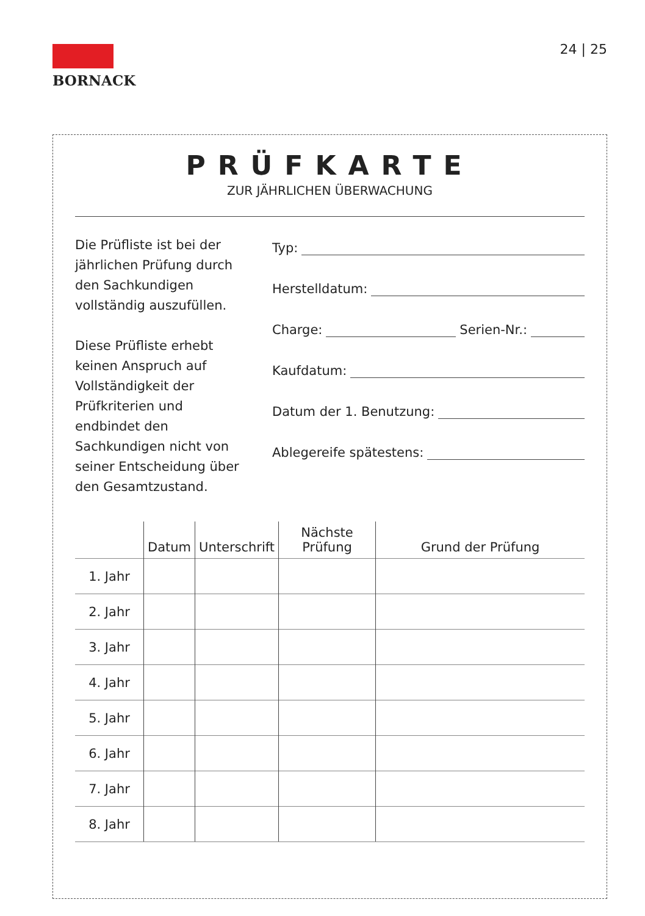BORNACK 24 | 25
PRÜFKARTE
ZUR JÄHRLICHEN ÜBERWACHUNG
Die Prüfliste ist bei der jährlichen Prüfung durch den Sachkundigen vollständig auszufüllen.
Diese Prüfliste erhebt keinen Anspruch auf Vollständigkeit der Prüfkriterien und endbindet den Sachkundigen nicht von seiner Entscheidung über den Gesamtzustand.
Typ:
Herstelldatum:
Charge: Serien-Nr.:
Kaufdatum:
Datum der 1. Benutzung:
Ablegereife spätestens:
| | Datum | Unterschrift | Nächste Prüfung | Grund der Prüfung |
| --- | --- | --- | --- | --- |
| 1. Jahr | | | | |
| 2. Jahr | | | | |
| 3. Jahr | | | | |
| 4. Jahr | | | | |
| 5. Jahr | | | | |
| 6. Jahr | | | | |
| 7. Jahr | | | | |
| 8. Jahr | | | | |